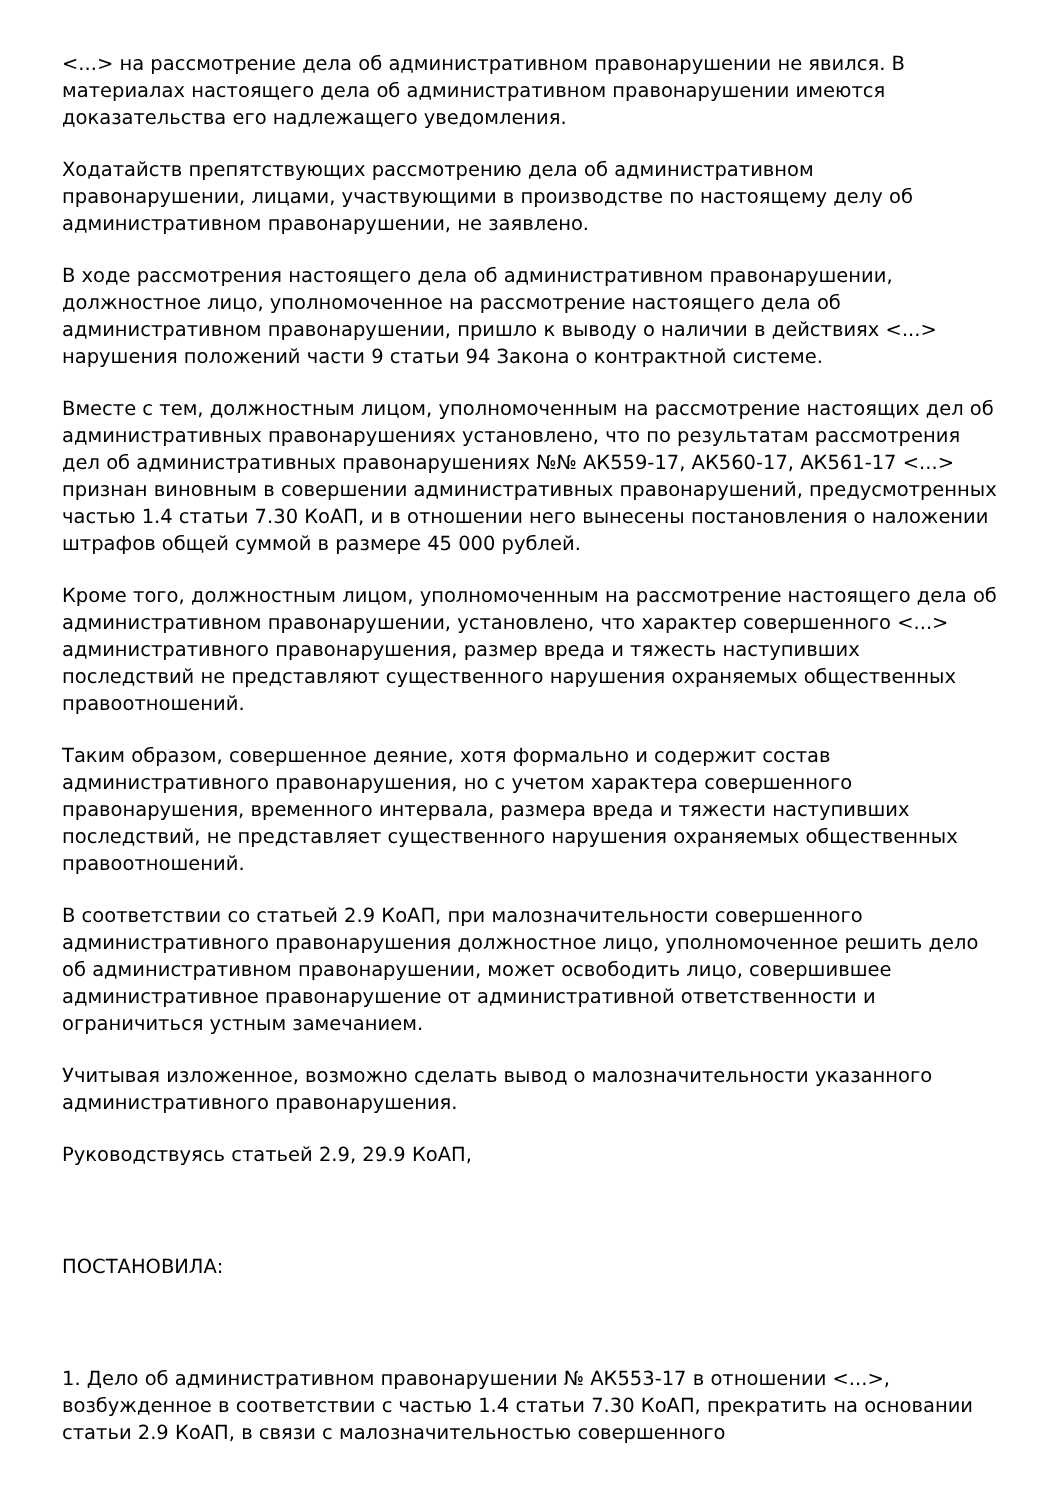<...> на рассмотрение дела об административном правонарушении не явился. В материалах настоящего дела об административном правонарушении имеются доказательства его надлежащего уведомления.
Ходатайств препятствующих рассмотрению дела об административном правонарушении, лицами, участвующими в производстве по настоящему делу об административном правонарушении, не заявлено.
В ходе рассмотрения настоящего дела об административном правонарушении, должностное лицо, уполномоченное на рассмотрение настоящего дела об административном правонарушении, пришло к выводу о наличии в действиях <...> нарушения положений части 9 статьи 94 Закона о контрактной системе.
Вместе с тем, должностным лицом, уполномоченным на рассмотрение настоящих дел об административных правонарушениях установлено, что по результатам рассмотрения дел об административных правонарушениях №№ АК559-17, АК560-17, АК561-17 <...> признан виновным в совершении административных правонарушений, предусмотренных частью 1.4 статьи 7.30 КоАП, и в отношении него вынесены постановления о наложении штрафов общей суммой в размере 45 000 рублей.
Кроме того, должностным лицом, уполномоченным на рассмотрение настоящего дела об административном правонарушении, установлено, что характер совершенного <...> административного правонарушения, размер вреда и тяжесть наступивших последствий не представляют существенного нарушения охраняемых общественных правоотношений.
Таким образом, совершенное деяние, хотя формально и содержит состав административного правонарушения, но с учетом характера совершенного правонарушения, временного интервала, размера вреда и тяжести наступивших последствий, не представляет существенного нарушения охраняемых общественных правоотношений.
В соответствии со статьей 2.9 КоАП, при малозначительности совершенного административного правонарушения должностное лицо, уполномоченное решить дело об административном правонарушении, может освободить лицо, совершившее административное правонарушение от административной ответственности и ограничиться устным замечанием.
Учитывая изложенное, возможно сделать вывод о малозначительности указанного административного правонарушения.
Руководствуясь статьей 2.9, 29.9 КоАП,
ПОСТАНОВИЛА:
1. Дело об административном правонарушении № АК553-17 в отношении <...>, возбужденное в соответствии с частью 1.4 статьи 7.30 КоАП, прекратить на основании статьи 2.9 КоАП, в связи с малозначительностью совершенного